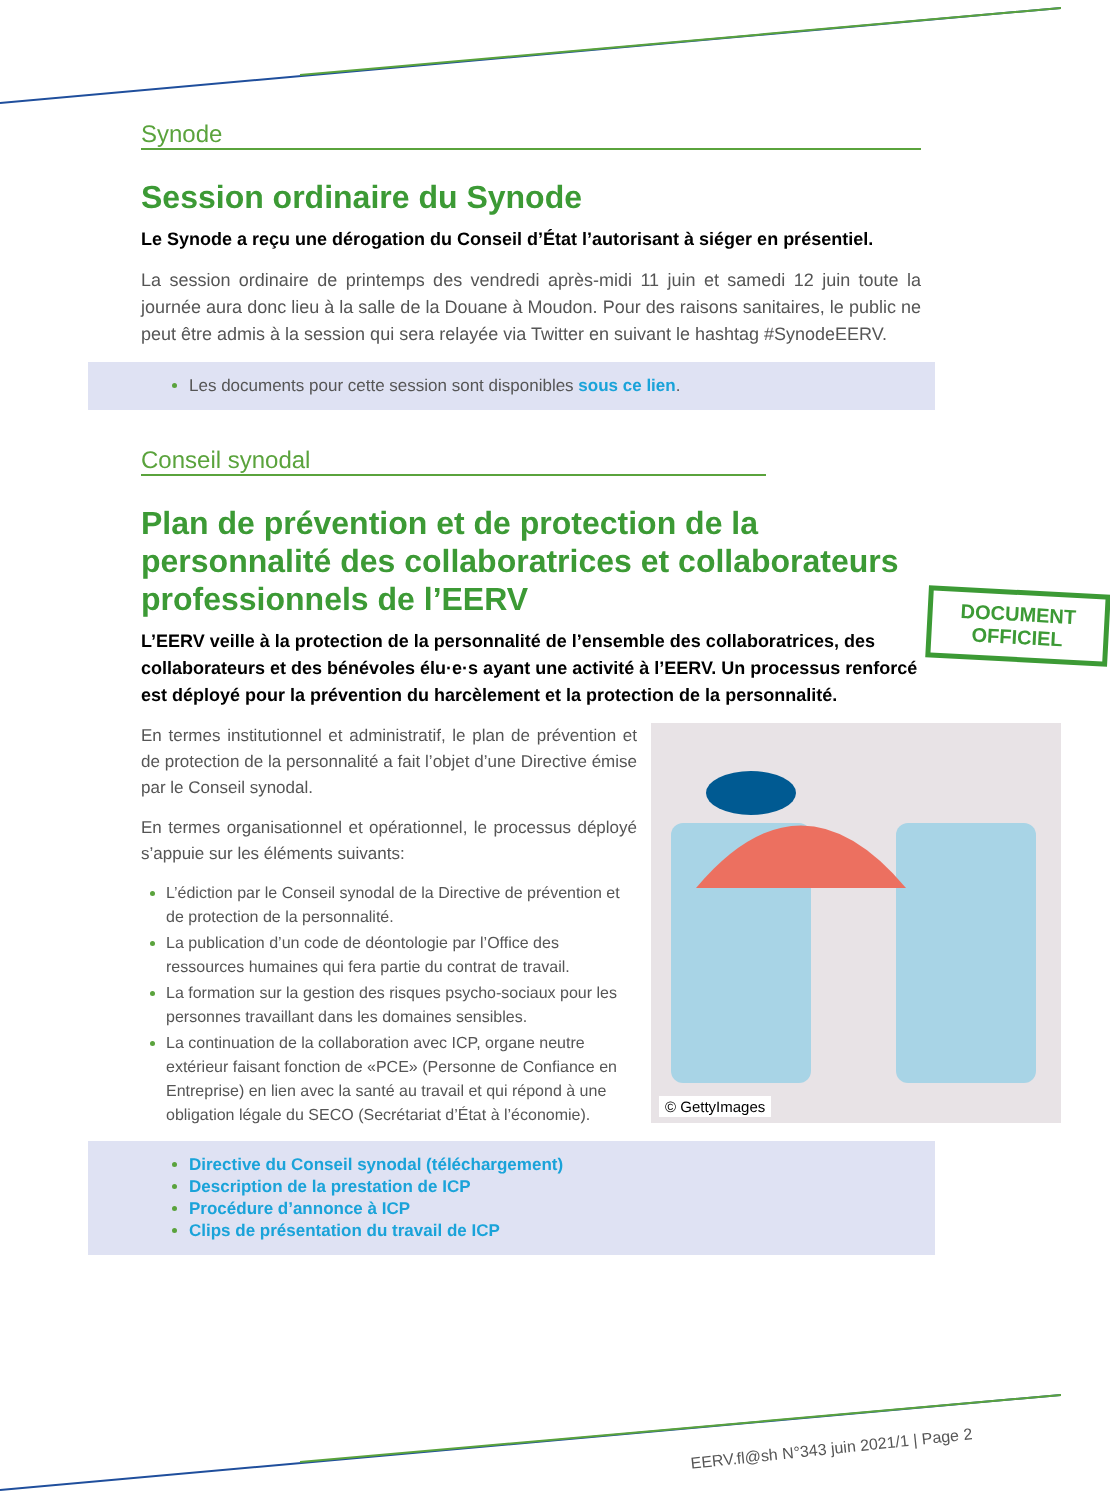Synode
Session ordinaire du Synode
Le Synode a reçu une dérogation du Conseil d’État l’autorisant à siéger en présentiel.
La session ordinaire de printemps des vendredi après-midi 11 juin et samedi 12 juin toute la journée aura donc lieu à la salle de la Douane à Moudon. Pour des raisons sanitaires, le public ne peut être admis à la session qui sera relayée via Twitter en suivant le hashtag #SynodeEERV.
Les documents pour cette session sont disponibles sous ce lien.
Conseil synodal
DOCUMENT
OFFICIEL
Plan de prévention et de protection de la personnalité des collaboratrices et collaborateurs professionnels de l’EERV
L’EERV veille à la protection de la personnalité de l’ensemble des collaboratrices, des collaborateurs et des bénévoles élu·e·s ayant une activité à l’EERV. Un processus renforcé est déployé pour la prévention du harcèlement et la protection de la personnalité.
© GettyImages
En termes institutionnel et administratif, le plan de prévention et de protection de la personnalité a fait l’objet d’une Directive émise par le Conseil synodal.
En termes organisationnel et opérationnel, le processus déployé s’appuie sur les éléments suivants:
L’édiction par le Conseil synodal de la Directive de prévention et de protection de la personnalité.
La publication d’un code de déontologie par l’Office des ressources humaines qui fera partie du contrat de travail.
La formation sur la gestion des risques psycho-sociaux pour les personnes travaillant dans les domaines sensibles.
La continuation de la collaboration avec ICP, organe neutre extérieur faisant fonction de «PCE» (Personne de Confiance en Entreprise) en lien avec la santé au travail et qui répond à une obligation légale du SECO (Secrétariat d’État à l’économie).
Directive du Conseil synodal (téléchargement)
Description de la prestation de ICP
Procédure d’annonce à ICP
Clips de présentation du travail de ICP
EERV.fl@sh N°343 juin 2021/1 | Page 2